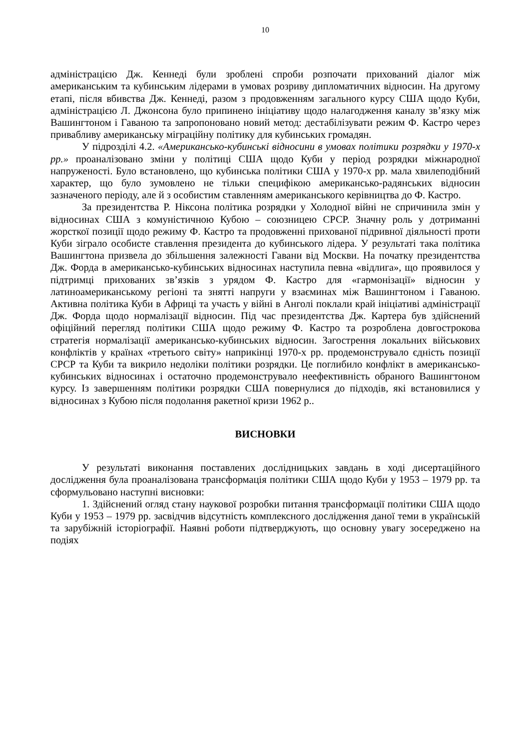10
адміністрацією Дж. Кеннеді були зроблені спроби розпочати прихований діалог між американським та кубинським лідерами в умовах розриву дипломатичних відносин. На другому етапі, після вбивства Дж. Кеннеді, разом з продовженням загального курсу США щодо Куби, адміністрацією Л. Джонсона було припинено ініціативу щодо налагодження каналу зв’язку між Вашингтоном і Гаваною та запропоновано новий метод: дестабілізувати режим Ф. Кастро через привабливу американську міграційну політику для кубинських громадян.
У підрозділі 4.2. «Американсько-кубинські відносини в умовах політики розрядки у 1970-х рр.» проаналізовано зміни у політиці США щодо Куби у період розрядки міжнародної напруженості. Було встановлено, що кубинська політики США у 1970-х рр. мала хвилеподібний характер, що було зумовлено не тільки специфікою американсько-радянських відносин зазначеного періоду, але й з особистим ставленням американського керівництва до Ф. Кастро.
За президентства Р. Ніксона політика розрядки у Холодної війні не спричинила змін у відносинах США з комуністичною Кубою – союзницею СРСР. Значну роль у дотриманні жорсткої позиції щодо режиму Ф. Кастро та продовженні прихованої підривної діяльності проти Куби зіграло особисте ставлення президента до кубинського лідера. У результаті така політика Вашингтона призвела до збільшення залежності Гавани від Москви. На початку президентства Дж. Форда в американсько-кубинських відносинах наступила певна «відлига», що проявилося у підтримці прихованих зв’язків з урядом Ф. Кастро для «гармонізації» відносин у латиноамериканському регіоні та знятті напруги у взаєминах між Вашингтоном і Гаваною. Активна політика Куби в Африці та участь у війні в Анголі поклали край ініціативі адміністрації Дж. Форда щодо нормалізації відносин. Під час президентства Дж. Картера був здійснений офіційний перегляд політики США щодо режиму Ф. Кастро та розроблена довгострокова стратегія нормалізації американсько-кубинських відносин. Загострення локальних військових конфліктів у країнах «третього світу» наприкінці 1970-х рр. продемонструвало єдність позиції СРСР та Куби та викрило недоліки політики розрядки. Це поглибило конфлікт в американсько-кубинських відносинах і остаточно продемонструвало неефективність обраного Вашингтоном курсу. Із завершенням політики розрядки США повернулися до підходів, які встановилися у відносинах з Кубою після подолання ракетної кризи 1962 р..
ВИСНОВКИ
У результаті виконання поставлених дослідницьких завдань в ході дисертаційного дослідження була проаналізована трансформація політики США щодо Куби у 1953 – 1979 рр. та сформульовано наступні висновки:
1. Здійснений огляд стану наукової розробки питання трансформації політики США щодо Куби у 1953 – 1979 рр. засвідчив відсутність комплексного дослідження даної теми в українській та зарубіжній історіографії. Наявні роботи підтверджують, що основну увагу зосереджено на подіях